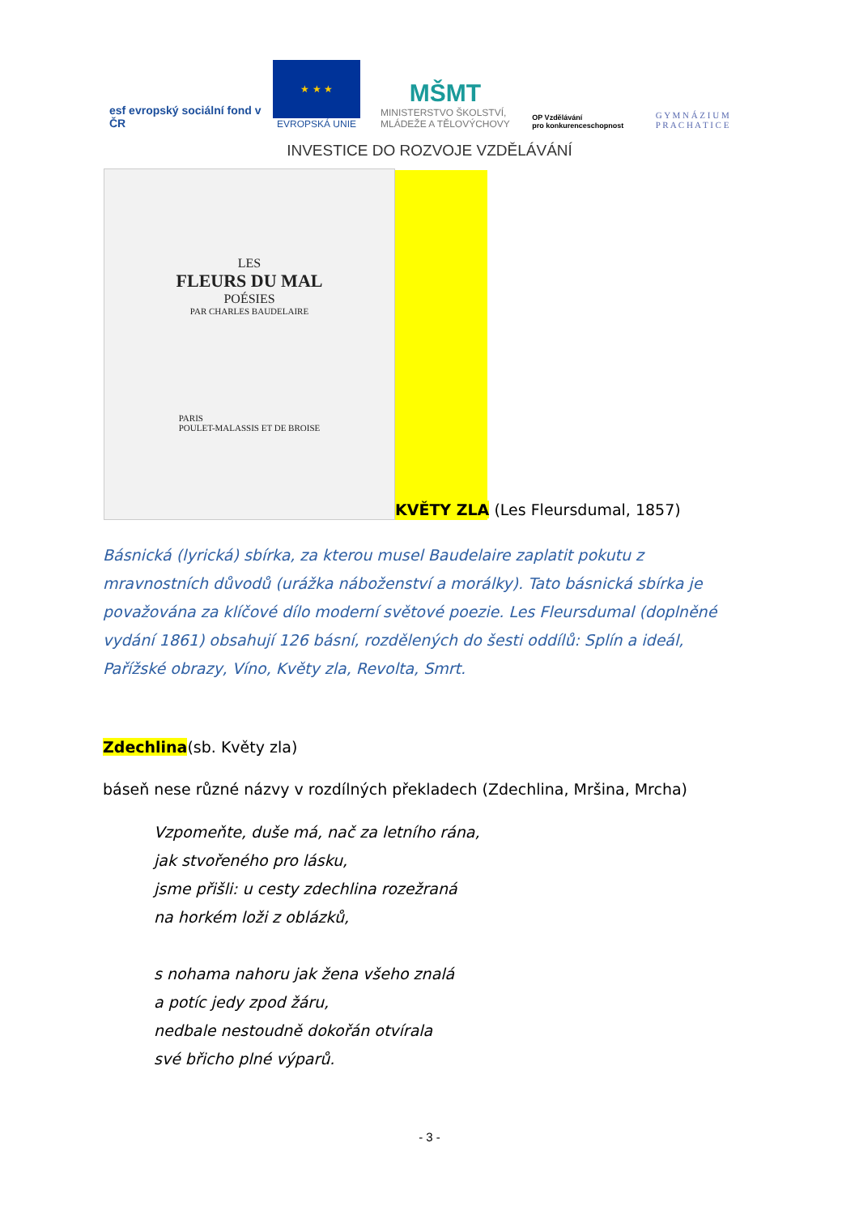esf evropský sociální fond v ČR
★ ★ ★
EVROPSKÁ UNIE
MŠMT
MINISTERSTVO ŠKOLSTVÍ,
MLÁDEŽE A TĚLOVÝCHOVY
OP Vzdělávání
pro konkurenceschopnost
G Y M N Á Z I U M
P R A C H A T I C E
INVESTICE DO ROZVOJE VZDĚLÁVÁNÍ
LES
FLEURS DU MAL
POÉSIES
PAR CHARLES BAUDELAIRE
PARIS
POULET-MALASSIS ET DE BROISE
KVĚTY ZLA (Les Fleursdumal, 1857)
Básnická (lyrická) sbírka, za kterou musel Baudelaire zaplatit pokutu z mravnostních důvodů (urážka náboženství a morálky). Tato básnická sbírka je považována za klíčové dílo moderní světové poezie. Les Fleursdumal (doplněné vydání 1861) obsahují 126 básní, rozdělených do šesti oddílů: Splín a ideál, Pařížské obrazy, Víno, Květy zla, Revolta, Smrt.
Zdechlina(sb. Květy zla)
báseň nese různé názvy v rozdílných překladech (Zdechlina, Mršina, Mrcha)
Vzpomeňte, duše má, nač za letního rána,
jak stvořeného pro lásku,
jsme přišli: u cesty zdechlina rozežraná
na horkém loži z oblázků,
s nohama nahoru jak žena všeho znalá
a potíc jedy zpod žáru,
nedbale nestoudně dokořán otvírala
své břicho plné výparů.
- 3 -